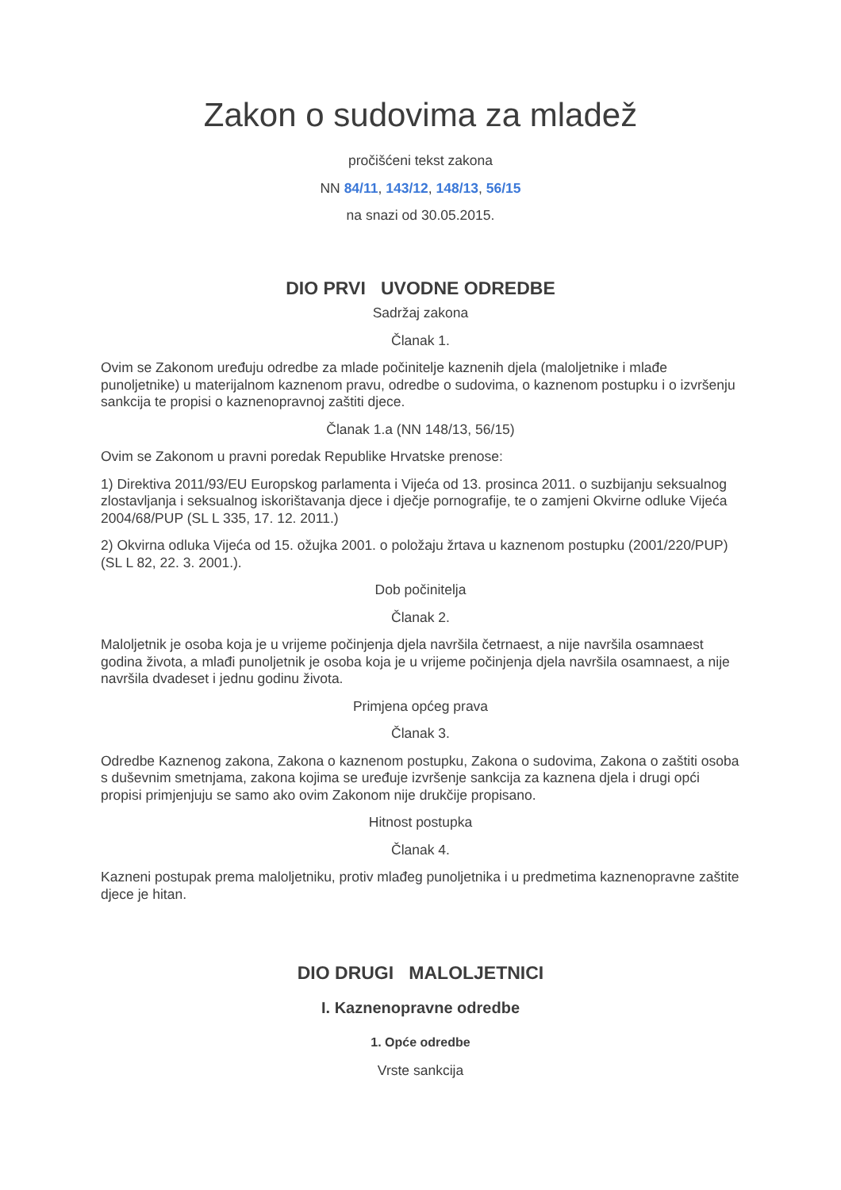Zakon o sudovima za mladež
pročišćeni tekst zakona
NN 84/11, 143/12, 148/13, 56/15
na snazi od 30.05.2015.
DIO PRVI UVODNE ODREDBE
Sadržaj zakona
Članak 1.
Ovim se Zakonom uređuju odredbe za mlade počinitelje kaznenih djela (maloljetnike i mlađe punoljetnike) u materijalnom kaznenom pravu, odredbe o sudovima, o kaznenom postupku i o izvršenju sankcija te propisi o kaznenopravnoj zaštiti djece.
Članak 1.a (NN 148/13, 56/15)
Ovim se Zakonom u pravni poredak Republike Hrvatske prenose:
1) Direktiva 2011/93/EU Europskog parlamenta i Vijeća od 13. prosinca 2011. o suzbijanju seksualnog zlostavljanja i seksualnog iskorištavanja djece i dječje pornografije, te o zamjeni Okvirne odluke Vijeća 2004/68/PUP (SL L 335, 17. 12. 2011.)
2) Okvirna odluka Vijeća od 15. ožujka 2001. o položaju žrtava u kaznenom postupku (2001/220/PUP) (SL L 82, 22. 3. 2001.).
Dob počinitelja
Članak 2.
Maloljetnik je osoba koja je u vrijeme počinjenja djela navršila četrnaest, a nije navršila osamnaest godina života, a mlađi punoljetnik je osoba koja je u vrijeme počinjenja djela navršila osamnaest, a nije navršila dvadeset i jednu godinu života.
Primjena općeg prava
Članak 3.
Odredbe Kaznenog zakona, Zakona o kaznenom postupku, Zakona o sudovima, Zakona o zaštiti osoba s duševnim smetnjama, zakona kojima se uređuje izvršenje sankcija za kaznena djela i drugi opći propisi primjenjuju se samo ako ovim Zakonom nije drukčije propisano.
Hitnost postupka
Članak 4.
Kazneni postupak prema maloljetniku, protiv mlađeg punoljetnika i u predmetima kaznenopravne zaštite djece je hitan.
DIO DRUGI MALOLJETNICI
I. Kaznenopravne odredbe
1. Opće odredbe
Vrste sankcija